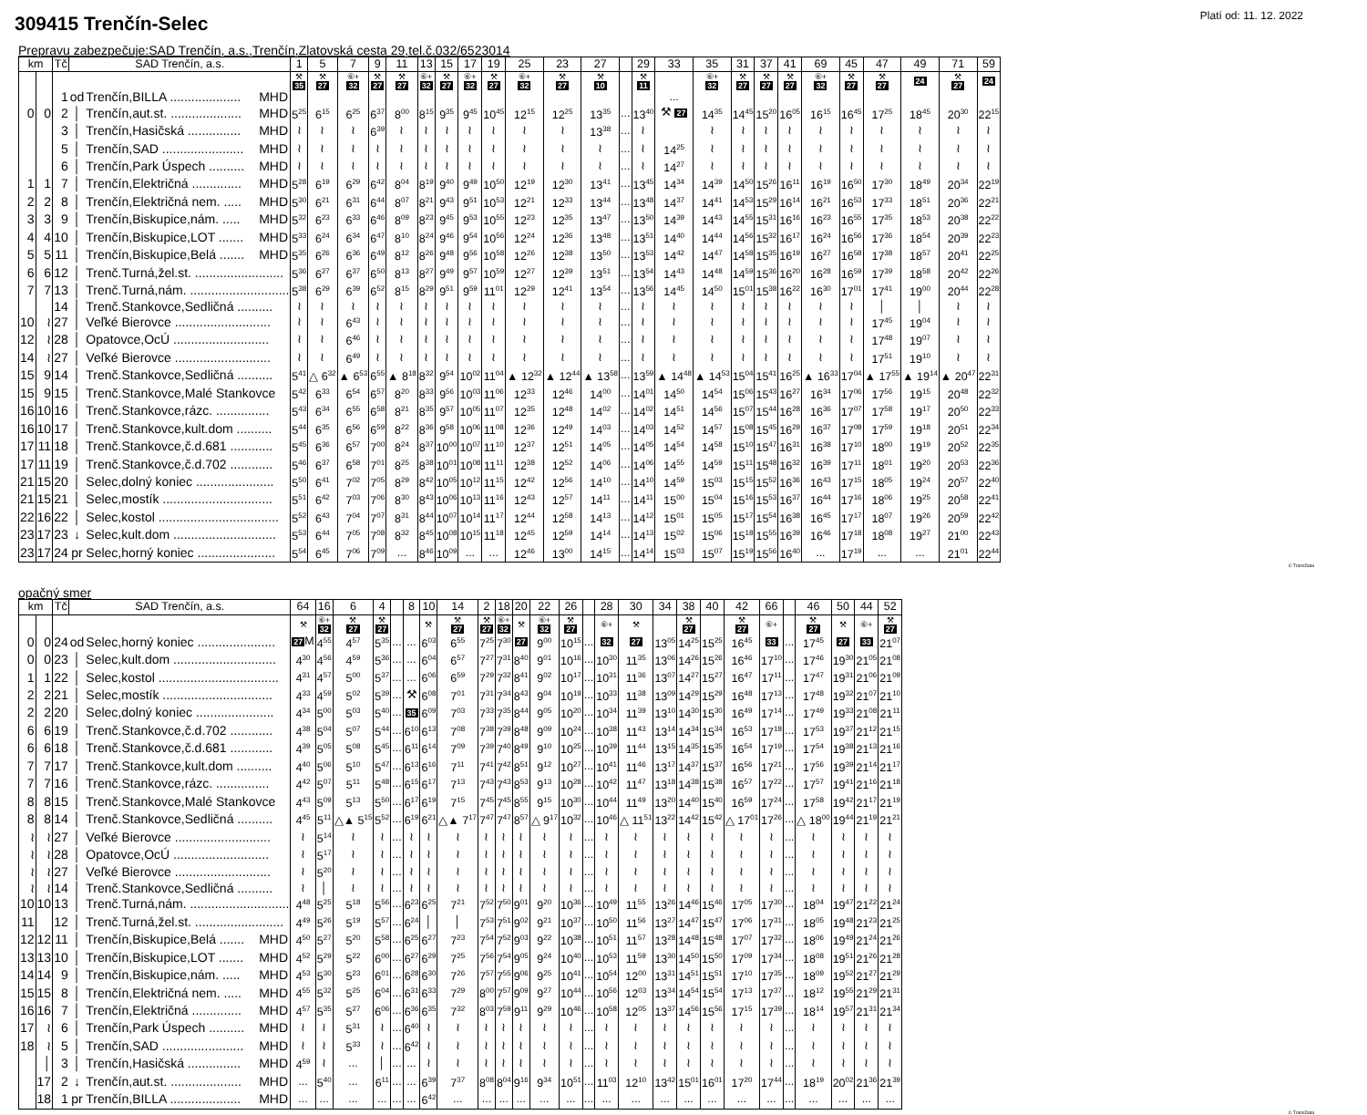309415 Trenčín-Selec
Platí od: 11. 12. 2022
Prepravu zabezpečuje:SAD Trenčín, a.s.,Trenčín,Zlatovská cesta 29,tel.č.032/6523014
| km | | Tč | SAD Trenčín, a.s. | | | 1 | 5 | 7 | 9 | 11 | 13 | 15 | 17 | 19 | 25 | 23 | 27 | | 29 | 33 | 35 | 31 | 37 | 41 | 69 | 45 | 47 | 49 | 71 | 59 |
| --- | --- | --- | --- | --- | --- | --- | --- | --- | --- | --- | --- | --- | --- | --- | --- | --- | --- | --- | --- | --- | --- | --- | --- | --- | --- | --- | --- | --- | --- | --- |
| | | | | | | ⚒ 35 | ⚒ 27 | ⑥+ 32 | ⚒ 27 | ⚒ 27 | ⑥+ 32 | ⚒ 27 | ⑥+ 32 | ⚒ 27 | ⑥+ 32 | ⚒ 27 | ⚒ 10 | | ⚒ 11 | | ⑥+ 32 | ⚒ 27 | ⚒ 27 | ⚒ 27 | ⑥+ 32 | ⚒ 27 | ⚒ 27 | 24 | ⚒ 27 | 24 |
| | | 1 | od | Trenčín,BILLA .................... | MHD | | | | | | | | | | | | | | | ... | | | | | | | | | | |
| 0 | 0 | 2 | │ | Trenčín,aut.st. .................... | MHD | 5<sup>25</sup> | 6<sup>15</sup> | 6<sup>25</sup> | 6<sup>37</sup> | 8<sup>00</sup> | 8<sup>15</sup> | 9<sup>35</sup> | 9<sup>45</sup> | 10<sup>45</sup> | 12<sup>15</sup> | 12<sup>25</sup> | 13<sup>35</sup> | ... | 13<sup>40</sup> | ⚒ 27 | 14<sup>35</sup> | 14<sup>45</sup> | 15<sup>20</sup> | 16<sup>05</sup> | 16<sup>15</sup> | 16<sup>45</sup> | 17<sup>25</sup> | 18<sup>45</sup> | 20<sup>30</sup> | 22<sup>15</sup> |
| | | 3 | │ | Trenčín,Hasičská ............... | MHD | ≀ | ≀ | ≀ | 6<sup>39</sup> | ≀ | ≀ | ≀ | ≀ | ≀ | ≀ | ≀ | 13<sup>38</sup> | ... | ≀ | | ≀ | ≀ | ≀ | ≀ | ≀ | ≀ | ≀ | ≀ | ≀ | ≀ |
| | | 5 | │ | Trenčín,SAD ....................... | MHD | ≀ | ≀ | ≀ | ≀ | ≀ | ≀ | ≀ | ≀ | ≀ | ≀ | ≀ | ≀ | ... | ≀ | 14<sup>25</sup> | ≀ | ≀ | ≀ | ≀ | ≀ | ≀ | ≀ | ≀ | ≀ | ≀ |
| | | 6 | │ | Trenčín,Park Úspech .......... | MHD | ≀ | ≀ | ≀ | ≀ | ≀ | ≀ | ≀ | ≀ | ≀ | ≀ | ≀ | ≀ | ... | ≀ | 14<sup>27</sup> | ≀ | ≀ | ≀ | ≀ | ≀ | ≀ | ≀ | ≀ | ≀ | ≀ |
| 1 | 1 | 7 | │ | Trenčín,Električná .............. | MHD | 5<sup>28</sup> | 6<sup>19</sup> | 6<sup>29</sup> | 6<sup>42</sup> | 8<sup>04</sup> | 8<sup>19</sup> | 9<sup>40</sup> | 9<sup>49</sup> | 10<sup>50</sup> | 12<sup>19</sup> | 12<sup>30</sup> | 13<sup>41</sup> | ... | 13<sup>45</sup> | 14<sup>34</sup> | 14<sup>39</sup> | 14<sup>50</sup> | 15<sup>26</sup> | 16<sup>11</sup> | 16<sup>19</sup> | 16<sup>50</sup> | 17<sup>30</sup> | 18<sup>49</sup> | 20<sup>34</sup> | 22<sup>19</sup> |
| 2 | 2 | 8 | │ | Trenčín,Električná nem. ..... | MHD | 5<sup>30</sup> | 6<sup>21</sup> | 6<sup>31</sup> | 6<sup>44</sup> | 8<sup>07</sup> | 8<sup>21</sup> | 9<sup>43</sup> | 9<sup>51</sup> | 10<sup>53</sup> | 12<sup>21</sup> | 12<sup>33</sup> | 13<sup>44</sup> | ... | 13<sup>48</sup> | 14<sup>37</sup> | 14<sup>41</sup> | 14<sup>53</sup> | 15<sup>29</sup> | 16<sup>14</sup> | 16<sup>21</sup> | 16<sup>53</sup> | 17<sup>33</sup> | 18<sup>51</sup> | 20<sup>36</sup> | 22<sup>21</sup> |
| 3 | 3 | 9 | │ | Trenčín,Biskupice,nám. ..... | MHD | 5<sup>32</sup> | 6<sup>23</sup> | 6<sup>33</sup> | 6<sup>46</sup> | 8<sup>09</sup> | 8<sup>23</sup> | 9<sup>45</sup> | 9<sup>53</sup> | 10<sup>55</sup> | 12<sup>23</sup> | 12<sup>35</sup> | 13<sup>47</sup> | ... | 13<sup>50</sup> | 14<sup>39</sup> | 14<sup>43</sup> | 14<sup>55</sup> | 15<sup>31</sup> | 16<sup>16</sup> | 16<sup>23</sup> | 16<sup>55</sup> | 17<sup>35</sup> | 18<sup>53</sup> | 20<sup>38</sup> | 22<sup>22</sup> |
| 4 | 4 | 10 | │ | Trenčín,Biskupice,LOT ....... | MHD | 5<sup>33</sup> | 6<sup>24</sup> | 6<sup>34</sup> | 6<sup>47</sup> | 8<sup>10</sup> | 8<sup>24</sup> | 9<sup>46</sup> | 9<sup>54</sup> | 10<sup>56</sup> | 12<sup>24</sup> | 12<sup>36</sup> | 13<sup>48</sup> | ... | 13<sup>51</sup> | 14<sup>40</sup> | 14<sup>44</sup> | 14<sup>56</sup> | 15<sup>32</sup> | 16<sup>17</sup> | 16<sup>24</sup> | 16<sup>56</sup> | 17<sup>36</sup> | 18<sup>54</sup> | 20<sup>39</sup> | 22<sup>23</sup> |
| 5 | 5 | 11 | │ | Trenčín,Biskupice,Belá ....... | MHD | 5<sup>35</sup> | 6<sup>26</sup> | 6<sup>36</sup> | 6<sup>49</sup> | 8<sup>12</sup> | 8<sup>26</sup> | 9<sup>48</sup> | 9<sup>56</sup> | 10<sup>58</sup> | 12<sup>26</sup> | 12<sup>38</sup> | 13<sup>50</sup> | ... | 13<sup>53</sup> | 14<sup>42</sup> | 14<sup>47</sup> | 14<sup>58</sup> | 15<sup>35</sup> | 16<sup>19</sup> | 16<sup>27</sup> | 16<sup>58</sup> | 17<sup>38</sup> | 18<sup>57</sup> | 20<sup>41</sup> | 22<sup>25</sup> |
| 6 | 6 | 12 | │ | Trenč.Turná,žel.st. ......................... | | 5<sup>36</sup> | 6<sup>27</sup> | 6<sup>37</sup> | 6<sup>50</sup> | 8<sup>13</sup> | 8<sup>27</sup> | 9<sup>49</sup> | 9<sup>57</sup> | 10<sup>59</sup> | 12<sup>27</sup> | 12<sup>39</sup> | 13<sup>51</sup> | ... | 13<sup>54</sup> | 14<sup>43</sup> | 14<sup>48</sup> | 14<sup>59</sup> | 15<sup>36</sup> | 16<sup>20</sup> | 16<sup>28</sup> | 16<sup>59</sup> | 17<sup>39</sup> | 18<sup>58</sup> | 20<sup>42</sup> | 22<sup>26</sup> |
| 7 | 7 | 13 | │ | Trenč.Turná,nám. ............................ | | 5<sup>38</sup> | 6<sup>29</sup> | 6<sup>39</sup> | 6<sup>52</sup> | 8<sup>15</sup> | 8<sup>29</sup> | 9<sup>51</sup> | 9<sup>59</sup> | 11<sup>01</sup> | 12<sup>29</sup> | 12<sup>41</sup> | 13<sup>54</sup> | ... | 13<sup>56</sup> | 14<sup>45</sup> | 14<sup>50</sup> | 15<sup>01</sup> | 15<sup>38</sup> | 16<sup>22</sup> | 16<sup>30</sup> | 17<sup>01</sup> | 17<sup>41</sup> | 19<sup>00</sup> | 20<sup>44</sup> | 22<sup>28</sup> |
| | | 14 | │ | Trenč.Stankovce,Sedličná .......... | | ≀ | ≀ | ≀ | ≀ | ≀ | ≀ | ≀ | ≀ | ≀ | ≀ | ≀ | ≀ | ... | ≀ | ≀ | ≀ | ≀ | ≀ | ≀ | ≀ | ≀ | │ | │ | ≀ | ≀ |
| 10 | ≀ | 27 | │ | Veľké Bierovce ........................... | | ≀ | ≀ | 6<sup>43</sup> | ≀ | ≀ | ≀ | ≀ | ≀ | ≀ | ≀ | ≀ | ≀ | ... | ≀ | ≀ | ≀ | ≀ | ≀ | ≀ | ≀ | ≀ | 17<sup>45</sup> | 19<sup>04</sup> | ≀ | ≀ |
| 12 | ≀ | 28 | │ | Opatovce,OcÚ ........................... | | ≀ | ≀ | 6<sup>46</sup> | ≀ | ≀ | ≀ | ≀ | ≀ | ≀ | ≀ | ≀ | ≀ | ... | ≀ | ≀ | ≀ | ≀ | ≀ | ≀ | ≀ | ≀ | 17<sup>48</sup> | 19<sup>07</sup> | ≀ | ≀ |
| 14 | ≀ | 27 | │ | Veľké Bierovce ........................... | | ≀ | ≀ | 6<sup>49</sup> | ≀ | ≀ | ≀ | ≀ | ≀ | ≀ | ≀ | ≀ | ≀ | ... | ≀ | ≀ | ≀ | ≀ | ≀ | ≀ | ≀ | ≀ | 17<sup>51</sup> | 19<sup>10</sup> | ≀ | ≀ |
| 15 | 9 | 14 | │ | Trenč.Stankovce,Sedličná .......... | | 5<sup>41</sup> | △ 6<sup>32</sup> | ▲ 6<sup>53</sup> | 6<sup>55</sup> | ▲ 8<sup>18</sup> | 8<sup>32</sup> | 9<sup>54</sup> | 10<sup>02</sup> | 11<sup>04</sup> | ▲ 12<sup>32</sup> | ▲ 12<sup>44</sup> | ▲ 13<sup>58</sup> | ... | 13<sup>59</sup> | ▲ 14<sup>48</sup> | ▲ 14<sup>53</sup> | 15<sup>04</sup> | 15<sup>41</sup> | 16<sup>25</sup> | ▲ 16<sup>33</sup> | 17<sup>04</sup> | ▲ 17<sup>55</sup> | ▲ 19<sup>14</sup> | ▲ 20<sup>47</sup> | 22<sup>31</sup> |
| 15 | 9 | 15 | │ | Trenč.Stankovce,Malé Stankovce | | 5<sup>42</sup> | 6<sup>33</sup> | 6<sup>54</sup> | 6<sup>57</sup> | 8<sup>20</sup> | 8<sup>33</sup> | 9<sup>56</sup> | 10<sup>03</sup> | 11<sup>06</sup> | 12<sup>33</sup> | 12<sup>46</sup> | 14<sup>00</sup> | ... | 14<sup>01</sup> | 14<sup>50</sup> | 14<sup>54</sup> | 15<sup>06</sup> | 15<sup>43</sup> | 16<sup>27</sup> | 16<sup>34</sup> | 17<sup>06</sup> | 17<sup>56</sup> | 19<sup>15</sup> | 20<sup>48</sup> | 22<sup>32</sup> |
| 16 | 10 | 16 | │ | Trenč.Stankovce,rázc. ............... | | 5<sup>43</sup> | 6<sup>34</sup> | 6<sup>55</sup> | 6<sup>58</sup> | 8<sup>21</sup> | 8<sup>35</sup> | 9<sup>57</sup> | 10<sup>05</sup> | 11<sup>07</sup> | 12<sup>35</sup> | 12<sup>48</sup> | 14<sup>02</sup> | ... | 14<sup>02</sup> | 14<sup>51</sup> | 14<sup>56</sup> | 15<sup>07</sup> | 15<sup>44</sup> | 16<sup>28</sup> | 16<sup>36</sup> | 17<sup>07</sup> | 17<sup>58</sup> | 19<sup>17</sup> | 20<sup>50</sup> | 22<sup>33</sup> |
| 16 | 10 | 17 | │ | Trenč.Stankovce,kult.dom .......... | | 5<sup>44</sup> | 6<sup>35</sup> | 6<sup>56</sup> | 6<sup>59</sup> | 8<sup>22</sup> | 8<sup>36</sup> | 9<sup>58</sup> | 10<sup>06</sup> | 11<sup>08</sup> | 12<sup>36</sup> | 12<sup>49</sup> | 14<sup>03</sup> | ... | 14<sup>03</sup> | 14<sup>52</sup> | 14<sup>57</sup> | 15<sup>08</sup> | 15<sup>45</sup> | 16<sup>29</sup> | 16<sup>37</sup> | 17<sup>08</sup> | 17<sup>59</sup> | 19<sup>18</sup> | 20<sup>51</sup> | 22<sup>34</sup> |
| 17 | 11 | 18 | │ | Trenč.Stankovce,č.d.681 ............ | | 5<sup>45</sup> | 6<sup>36</sup> | 6<sup>57</sup> | 7<sup>00</sup> | 8<sup>24</sup> | 8<sup>37</sup> | 10<sup>00</sup> | 10<sup>07</sup> | 11<sup>10</sup> | 12<sup>37</sup> | 12<sup>51</sup> | 14<sup>05</sup> | ... | 14<sup>05</sup> | 14<sup>54</sup> | 14<sup>58</sup> | 15<sup>10</sup> | 15<sup>47</sup> | 16<sup>31</sup> | 16<sup>38</sup> | 17<sup>10</sup> | 18<sup>00</sup> | 19<sup>19</sup> | 20<sup>52</sup> | 22<sup>35</sup> |
| 17 | 11 | 19 | │ | Trenč.Stankovce,č.d.702 ............ | | 5<sup>46</sup> | 6<sup>37</sup> | 6<sup>58</sup> | 7<sup>01</sup> | 8<sup>25</sup> | 8<sup>38</sup> | 10<sup>01</sup> | 10<sup>08</sup> | 11<sup>11</sup> | 12<sup>38</sup> | 12<sup>52</sup> | 14<sup>06</sup> | ... | 14<sup>06</sup> | 14<sup>55</sup> | 14<sup>59</sup> | 15<sup>11</sup> | 15<sup>48</sup> | 16<sup>32</sup> | 16<sup>39</sup> | 17<sup>11</sup> | 18<sup>01</sup> | 19<sup>20</sup> | 20<sup>53</sup> | 22<sup>36</sup> |
| 21 | 15 | 20 | │ | Selec,dolný koniec ...................... | | 5<sup>50</sup> | 6<sup>41</sup> | 7<sup>02</sup> | 7<sup>05</sup> | 8<sup>29</sup> | 8<sup>42</sup> | 10<sup>05</sup> | 10<sup>12</sup> | 11<sup>15</sup> | 12<sup>42</sup> | 12<sup>56</sup> | 14<sup>10</sup> | ... | 14<sup>10</sup> | 14<sup>59</sup> | 15<sup>03</sup> | 15<sup>15</sup> | 15<sup>52</sup> | 16<sup>36</sup> | 16<sup>43</sup> | 17<sup>15</sup> | 18<sup>05</sup> | 19<sup>24</sup> | 20<sup>57</sup> | 22<sup>40</sup> |
| 21 | 15 | 21 | │ | Selec,mostík ............................... | | 5<sup>51</sup> | 6<sup>42</sup> | 7<sup>03</sup> | 7<sup>06</sup> | 8<sup>30</sup> | 8<sup>43</sup> | 10<sup>06</sup> | 10<sup>13</sup> | 11<sup>16</sup> | 12<sup>43</sup> | 12<sup>57</sup> | 14<sup>11</sup> | ... | 14<sup>11</sup> | 15<sup>00</sup> | 15<sup>04</sup> | 15<sup>16</sup> | 15<sup>53</sup> | 16<sup>37</sup> | 16<sup>44</sup> | 17<sup>16</sup> | 18<sup>06</sup> | 19<sup>25</sup> | 20<sup>58</sup> | 22<sup>41</sup> |
| 22 | 16 | 22 | │ | Selec,kostol .................................. | | 5<sup>52</sup> | 6<sup>43</sup> | 7<sup>04</sup> | 7<sup>07</sup> | 8<sup>31</sup> | 8<sup>44</sup> | 10<sup>07</sup> | 10<sup>14</sup> | 11<sup>17</sup> | 12<sup>44</sup> | 12<sup>58</sup> | 14<sup>13</sup> | ... | 14<sup>12</sup> | 15<sup>01</sup> | 15<sup>05</sup> | 15<sup>17</sup> | 15<sup>54</sup> | 16<sup>38</sup> | 16<sup>45</sup> | 17<sup>17</sup> | 18<sup>07</sup> | 19<sup>26</sup> | 20<sup>59</sup> | 22<sup>42</sup> |
| 23 | 17 | 23 | ↓ | Selec,kult.dom ............................. | | 5<sup>53</sup> | 6<sup>44</sup> | 7<sup>05</sup> | 7<sup>08</sup> | 8<sup>32</sup> | 8<sup>45</sup> | 10<sup>08</sup> | 10<sup>15</sup> | 11<sup>18</sup> | 12<sup>45</sup> | 12<sup>59</sup> | 14<sup>14</sup> | ... | 14<sup>13</sup> | 15<sup>02</sup> | 15<sup>06</sup> | 15<sup>18</sup> | 15<sup>55</sup> | 16<sup>39</sup> | 16<sup>46</sup> | 17<sup>18</sup> | 18<sup>08</sup> | 19<sup>27</sup> | 21<sup>00</sup> | 22<sup>43</sup> |
| 23 | 17 | 24 | pr | Selec,horný koniec ...................... | | 5<sup>54</sup> | 6<sup>45</sup> | 7<sup>06</sup> | 7<sup>09</sup> | ... | 8<sup>46</sup> | 10<sup>09</sup> | ... | ... | 12<sup>46</sup> | 13<sup>00</sup> | 14<sup>15</sup> | ... | 14<sup>14</sup> | 15<sup>03</sup> | 15<sup>07</sup> | 15<sup>19</sup> | 15<sup>56</sup> | 16<sup>40</sup> | ... | 17<sup>19</sup> | ... | ... | 21<sup>01</sup> | 22<sup>44</sup> |
© TransData
opačný smer
| km | | Tč | SAD Trenčín, a.s. | | | 64 | 16 | 6 | 4 | | 8 | 10 | 14 | 2 | 18 | 20 | 22 | 26 | | 28 | 30 | 34 | 38 | 40 | 42 | 66 | | 46 | 50 | 44 | 52 |
| --- | --- | --- | --- | --- | --- | --- | --- | --- | --- | --- | --- | --- | --- | --- | --- | --- | --- | --- | --- | --- | --- | --- | --- | --- | --- | --- | --- | --- | --- | --- | --- |
| | | | | | | ⚒ | ⑥+ 32 | ⚒ 27 | ⚒ 27 | | | ⚒ | ⚒ 27 | ⚒ 27 | ⑥+ 32 | ⚒ | ⑥+ 32 | ⚒ 27 | | ⑥+ | ⚒ | | ⚒ 27 | | ⚒ 27 | ⑥+ | | ⚒ 27 | ⚒ | ⑥+ | ⚒ 27 |
| 0 | 0 | 24 | od | Selec,horný koniec ...................... | | 27 M | 4<sup>55</sup> | 4<sup>57</sup> | 5<sup>35</sup> | ... | ... | 6<sup>03</sup> | 6<sup>55</sup> | 7<sup>25</sup> | 7<sup>30</sup> | 27 | 9<sup>00</sup> | 10<sup>15</sup> | ... | 32 | 27 | 13<sup>05</sup> | 14<sup>25</sup> | 15<sup>25</sup> | 16<sup>45</sup> | 33 | ... | 17<sup>45</sup> | 27 | 33 | 21<sup>07</sup> |
| 0 | 0 | 23 | │ | Selec,kult.dom ............................. | | 4<sup>30</sup> | 4<sup>56</sup> | 4<sup>59</sup> | 5<sup>36</sup> | ... | ... | 6<sup>04</sup> | 6<sup>57</sup> | 7<sup>27</sup> | 7<sup>31</sup> | 8<sup>40</sup> | 9<sup>01</sup> | 10<sup>16</sup> | ... | 10<sup>30</sup> | 11<sup>35</sup> | 13<sup>06</sup> | 14<sup>26</sup> | 15<sup>26</sup> | 16<sup>46</sup> | 17<sup>10</sup> | ... | 17<sup>46</sup> | 19<sup>30</sup> | 21<sup>05</sup> | 21<sup>08</sup> |
| 1 | 1 | 22 | │ | Selec,kostol .................................. | | 4<sup>31</sup> | 4<sup>57</sup> | 5<sup>00</sup> | 5<sup>37</sup> | ... | ... | 6<sup>06</sup> | 6<sup>59</sup> | 7<sup>29</sup> | 7<sup>32</sup> | 8<sup>41</sup> | 9<sup>02</sup> | 10<sup>17</sup> | ... | 10<sup>31</sup> | 11<sup>36</sup> | 13<sup>07</sup> | 14<sup>27</sup> | 15<sup>27</sup> | 16<sup>47</sup> | 17<sup>11</sup> | ... | 17<sup>47</sup> | 19<sup>31</sup> | 21<sup>06</sup> | 21<sup>09</sup> |
| 2 | 2 | 21 | │ | Selec,mostík ............................... | | 4<sup>33</sup> | 4<sup>59</sup> | 5<sup>02</sup> | 5<sup>39</sup> | ... | ⚒ | 6<sup>08</sup> | 7<sup>01</sup> | 7<sup>31</sup> | 7<sup>34</sup> | 8<sup>43</sup> | 9<sup>04</sup> | 10<sup>19</sup> | ... | 10<sup>33</sup> | 11<sup>38</sup> | 13<sup>09</sup> | 14<sup>29</sup> | 15<sup>29</sup> | 16<sup>48</sup> | 17<sup>13</sup> | ... | 17<sup>48</sup> | 19<sup>32</sup> | 21<sup>07</sup> | 21<sup>10</sup> |
| 2 | 2 | 20 | │ | Selec,dolný koniec ...................... | | 4<sup>34</sup> | 5<sup>00</sup> | 5<sup>03</sup> | 5<sup>40</sup> | ... | 35 | 6<sup>09</sup> | 7<sup>03</sup> | 7<sup>33</sup> | 7<sup>35</sup> | 8<sup>44</sup> | 9<sup>05</sup> | 10<sup>20</sup> | ... | 10<sup>34</sup> | 11<sup>39</sup> | 13<sup>10</sup> | 14<sup>30</sup> | 15<sup>30</sup> | 16<sup>49</sup> | 17<sup>14</sup> | ... | 17<sup>49</sup> | 19<sup>33</sup> | 21<sup>08</sup> | 21<sup>11</sup> |
| 6 | 6 | 19 | │ | Trenč.Stankovce,č.d.702 ............ | | 4<sup>38</sup> | 5<sup>04</sup> | 5<sup>07</sup> | 5<sup>44</sup> | ... | 6<sup>10</sup> | 6<sup>13</sup> | 7<sup>08</sup> | 7<sup>38</sup> | 7<sup>39</sup> | 8<sup>48</sup> | 9<sup>09</sup> | 10<sup>24</sup> | ... | 10<sup>38</sup> | 11<sup>43</sup> | 13<sup>14</sup> | 14<sup>34</sup> | 15<sup>34</sup> | 16<sup>53</sup> | 17<sup>18</sup> | ... | 17<sup>53</sup> | 19<sup>37</sup> | 21<sup>12</sup> | 21<sup>15</sup> |
| 6 | 6 | 18 | │ | Trenč.Stankovce,č.d.681 ............ | | 4<sup>39</sup> | 5<sup>05</sup> | 5<sup>08</sup> | 5<sup>45</sup> | ... | 6<sup>11</sup> | 6<sup>14</sup> | 7<sup>09</sup> | 7<sup>39</sup> | 7<sup>40</sup> | 8<sup>49</sup> | 9<sup>10</sup> | 10<sup>25</sup> | ... | 10<sup>39</sup> | 11<sup>44</sup> | 13<sup>15</sup> | 14<sup>35</sup> | 15<sup>35</sup> | 16<sup>54</sup> | 17<sup>19</sup> | ... | 17<sup>54</sup> | 19<sup>38</sup> | 21<sup>13</sup> | 21<sup>16</sup> |
| 7 | 7 | 17 | │ | Trenč.Stankovce,kult.dom .......... | | 4<sup>40</sup> | 5<sup>06</sup> | 5<sup>10</sup> | 5<sup>47</sup> | ... | 6<sup>13</sup> | 6<sup>16</sup> | 7<sup>11</sup> | 7<sup>41</sup> | 7<sup>42</sup> | 8<sup>51</sup> | 9<sup>12</sup> | 10<sup>27</sup> | ... | 10<sup>41</sup> | 11<sup>46</sup> | 13<sup>17</sup> | 14<sup>37</sup> | 15<sup>37</sup> | 16<sup>56</sup> | 17<sup>21</sup> | ... | 17<sup>56</sup> | 19<sup>39</sup> | 21<sup>14</sup> | 21<sup>17</sup> |
| 7 | 7 | 16 | │ | Trenč.Stankovce,rázc. ............... | | 4<sup>42</sup> | 5<sup>07</sup> | 5<sup>11</sup> | 5<sup>48</sup> | ... | 6<sup>15</sup> | 6<sup>17</sup> | 7<sup>13</sup> | 7<sup>43</sup> | 7<sup>43</sup> | 8<sup>53</sup> | 9<sup>13</sup> | 10<sup>28</sup> | ... | 10<sup>42</sup> | 11<sup>47</sup> | 13<sup>18</sup> | 14<sup>38</sup> | 15<sup>38</sup> | 16<sup>57</sup> | 17<sup>22</sup> | ... | 17<sup>57</sup> | 19<sup>41</sup> | 21<sup>16</sup> | 21<sup>18</sup> |
| 8 | 8 | 15 | │ | Trenč.Stankovce,Malé Stankovce | | 4<sup>43</sup> | 5<sup>09</sup> | 5<sup>13</sup> | 5<sup>50</sup> | ... | 6<sup>17</sup> | 6<sup>19</sup> | 7<sup>15</sup> | 7<sup>45</sup> | 7<sup>45</sup> | 8<sup>55</sup> | 9<sup>15</sup> | 10<sup>30</sup> | ... | 10<sup>44</sup> | 11<sup>49</sup> | 13<sup>20</sup> | 14<sup>40</sup> | 15<sup>40</sup> | 16<sup>59</sup> | 17<sup>24</sup> | ... | 17<sup>58</sup> | 19<sup>42</sup> | 21<sup>17</sup> | 21<sup>19</sup> |
| 8 | 8 | 14 | │ | Trenč.Stankovce,Sedličná .......... | | 4<sup>45</sup> | 5<sup>11</sup> | △▲ 5<sup>15</sup> | 5<sup>52</sup> | ... | 6<sup>19</sup> | 6<sup>21</sup> | △▲ 7<sup>17</sup> | 7<sup>47</sup> | 7<sup>47</sup> | 8<sup>57</sup> | △ 9<sup>17</sup> | 10<sup>32</sup> | ... | 10<sup>46</sup> | △ 11<sup>51</sup> | 13<sup>22</sup> | 14<sup>42</sup> | 15<sup>42</sup> | △ 17<sup>01</sup> | 17<sup>26</sup> | ... | △ 18<sup>00</sup> | 19<sup>44</sup> | 21<sup>19</sup> | 21<sup>21</sup> |
| ≀ | ≀ | 27 | │ | Veľké Bierovce ........................... | | ≀ | 5<sup>14</sup> | ≀ | ≀ | ... | ≀ | ≀ | ≀ | ≀ | ≀ | ≀ | ≀ | ≀ | ... | ≀ | ≀ | ≀ | ≀ | ≀ | ≀ | ≀ | ... | ≀ | ≀ | ≀ | ≀ |
| ≀ | ≀ | 28 | │ | Opatovce,OcÚ ........................... | | ≀ | 5<sup>17</sup> | ≀ | ≀ | ... | ≀ | ≀ | ≀ | ≀ | ≀ | ≀ | ≀ | ≀ | ... | ≀ | ≀ | ≀ | ≀ | ≀ | ≀ | ≀ | ... | ≀ | ≀ | ≀ | ≀ |
| ≀ | ≀ | 27 | │ | Veľké Bierovce ........................... | | ≀ | 5<sup>20</sup> | ≀ | ≀ | ... | ≀ | ≀ | ≀ | ≀ | ≀ | ≀ | ≀ | ≀ | ... | ≀ | ≀ | ≀ | ≀ | ≀ | ≀ | ≀ | ... | ≀ | ≀ | ≀ | ≀ |
| ≀ | ≀ | 14 | │ | Trenč.Stankovce,Sedličná .......... | | ≀ | │ | ≀ | ≀ | ... | ≀ | ≀ | ≀ | ≀ | ≀ | ≀ | ≀ | ≀ | ... | ≀ | ≀ | ≀ | ≀ | ≀ | ≀ | ≀ | ... | ≀ | ≀ | ≀ | ≀ |
| 10 | 10 | 13 | │ | Trenč.Turná,nám. ............................ | | 4<sup>48</sup> | 5<sup>25</sup> | 5<sup>18</sup> | 5<sup>56</sup> | ... | 6<sup>23</sup> | 6<sup>25</sup> | 7<sup>21</sup> | 7<sup>52</sup> | 7<sup>50</sup> | 9<sup>01</sup> | 9<sup>20</sup> | 10<sup>36</sup> | ... | 10<sup>49</sup> | 11<sup>55</sup> | 13<sup>26</sup> | 14<sup>46</sup> | 15<sup>46</sup> | 17<sup>05</sup> | 17<sup>30</sup> | ... | 18<sup>04</sup> | 19<sup>47</sup> | 21<sup>22</sup> | 21<sup>24</sup> |
| 11 | | 12 | │ | Trenč.Turná,žel.st. ......................... | | 4<sup>49</sup> | 5<sup>26</sup> | 5<sup>19</sup> | 5<sup>57</sup> | ... | 6<sup>24</sup> | │ | │ | 7<sup>53</sup> | 7<sup>51</sup> | 9<sup>02</sup> | 9<sup>21</sup> | 10<sup>37</sup> | ... | 10<sup>50</sup> | 11<sup>56</sup> | 13<sup>27</sup> | 14<sup>47</sup> | 15<sup>47</sup> | 17<sup>06</sup> | 17<sup>31</sup> | ... | 18<sup>05</sup> | 19<sup>48</sup> | 21<sup>23</sup> | 21<sup>25</sup> |
| 12 | 12 | 11 | │ | Trenčín,Biskupice,Belá ....... | MHD | 4<sup>50</sup> | 5<sup>27</sup> | 5<sup>20</sup> | 5<sup>58</sup> | ... | 6<sup>25</sup> | 6<sup>27</sup> | 7<sup>23</sup> | 7<sup>54</sup> | 7<sup>52</sup> | 9<sup>03</sup> | 9<sup>22</sup> | 10<sup>38</sup> | ... | 10<sup>51</sup> | 11<sup>57</sup> | 13<sup>28</sup> | 14<sup>48</sup> | 15<sup>48</sup> | 17<sup>07</sup> | 17<sup>32</sup> | ... | 18<sup>06</sup> | 19<sup>49</sup> | 21<sup>24</sup> | 21<sup>26</sup> |
| 13 | 13 | 10 | │ | Trenčín,Biskupice,LOT ....... | MHD | 4<sup>52</sup> | 5<sup>29</sup> | 5<sup>22</sup> | 6<sup>00</sup> | ... | 6<sup>27</sup> | 6<sup>29</sup> | 7<sup>25</sup> | 7<sup>56</sup> | 7<sup>54</sup> | 9<sup>05</sup> | 9<sup>24</sup> | 10<sup>40</sup> | ... | 10<sup>53</sup> | 11<sup>59</sup> | 13<sup>30</sup> | 14<sup>50</sup> | 15<sup>50</sup> | 17<sup>09</sup> | 17<sup>34</sup> | ... | 18<sup>08</sup> | 19<sup>51</sup> | 21<sup>26</sup> | 21<sup>28</sup> |
| 14 | 14 | 9 | │ | Trenčín,Biskupice,nám. ..... | MHD | 4<sup>53</sup> | 5<sup>30</sup> | 5<sup>23</sup> | 6<sup>01</sup> | ... | 6<sup>28</sup> | 6<sup>30</sup> | 7<sup>26</sup> | 7<sup>57</sup> | 7<sup>55</sup> | 9<sup>06</sup> | 9<sup>25</sup> | 10<sup>41</sup> | ... | 10<sup>54</sup> | 12<sup>00</sup> | 13<sup>31</sup> | 14<sup>51</sup> | 15<sup>51</sup> | 17<sup>10</sup> | 17<sup>35</sup> | ... | 18<sup>09</sup> | 19<sup>52</sup> | 21<sup>27</sup> | 21<sup>29</sup> |
| 15 | 15 | 8 | │ | Trenčín,Električná nem. ..... | MHD | 4<sup>55</sup> | 5<sup>32</sup> | 5<sup>25</sup> | 6<sup>04</sup> | ... | 6<sup>31</sup> | 6<sup>33</sup> | 7<sup>29</sup> | 8<sup>00</sup> | 7<sup>57</sup> | 9<sup>09</sup> | 9<sup>27</sup> | 10<sup>44</sup> | ... | 10<sup>56</sup> | 12<sup>03</sup> | 13<sup>34</sup> | 14<sup>54</sup> | 15<sup>54</sup> | 17<sup>13</sup> | 17<sup>37</sup> | ... | 18<sup>12</sup> | 19<sup>55</sup> | 21<sup>29</sup> | 21<sup>31</sup> |
| 16 | 16 | 7 | │ | Trenčín,Električná .............. | MHD | 4<sup>57</sup> | 5<sup>35</sup> | 5<sup>27</sup> | 6<sup>06</sup> | ... | 6<sup>36</sup> | 6<sup>35</sup> | 7<sup>32</sup> | 8<sup>03</sup> | 7<sup>59</sup> | 9<sup>11</sup> | 9<sup>29</sup> | 10<sup>46</sup> | ... | 10<sup>58</sup> | 12<sup>05</sup> | 13<sup>37</sup> | 14<sup>56</sup> | 15<sup>56</sup> | 17<sup>15</sup> | 17<sup>39</sup> | ... | 18<sup>14</sup> | 19<sup>57</sup> | 21<sup>31</sup> | 21<sup>34</sup> |
| 17 | ≀ | 6 | │ | Trenčín,Park Úspech .......... | MHD | ≀ | ≀ | 5<sup>31</sup> | ≀ | ... | 6<sup>40</sup> | ≀ | ≀ | ≀ | ≀ | ≀ | ≀ | ≀ | ... | ≀ | ≀ | ≀ | ≀ | ≀ | ≀ | ≀ | ... | ≀ | ≀ | ≀ | ≀ |
| 18 | ≀ | 5 | │ | Trenčín,SAD ....................... | MHD | ≀ | ≀ | 5<sup>33</sup> | ≀ | ... | 6<sup>42</sup> | ≀ | ≀ | ≀ | ≀ | ≀ | ≀ | ≀ | ... | ≀ | ≀ | ≀ | ≀ | ≀ | ≀ | ≀ | ... | ≀ | ≀ | ≀ | ≀ |
| | │ | 3 | │ | Trenčín,Hasičská ............... | MHD | 4<sup>59</sup> | ≀ | ... | │ | ... | ... | ≀ | ≀ | ≀ | ≀ | ≀ | ≀ | ≀ | ... | ≀ | ≀ | ≀ | ≀ | ≀ | ≀ | ≀ | ... | ≀ | ≀ | ≀ | ≀ |
| | 17 | 2 | ↓ | Trenčín,aut.st. .................... | MHD | ... | 5<sup>40</sup> | ... | 6<sup>11</sup> | ... | ... | 6<sup>39</sup> | 7<sup>37</sup> | 8<sup>08</sup> | 8<sup>04</sup> | 9<sup>16</sup> | 9<sup>34</sup> | 10<sup>51</sup> | ... | 11<sup>03</sup> | 12<sup>10</sup> | 13<sup>42</sup> | 15<sup>01</sup> | 16<sup>01</sup> | 17<sup>20</sup> | 17<sup>44</sup> | ... | 18<sup>19</sup> | 20<sup>02</sup> | 21<sup>36</sup> | 21<sup>39</sup> |
| | 18 | 1 | pr | Trenčín,BILLA .................... | MHD | ... | ... | ... | ... | ... | ... | 6<sup>42</sup> | ... | ... | ... | ... | ... | ... | ... | ... | ... | ... | ... | ... | ... | ... | ... | ... | ... | ... | ... |
© TransData